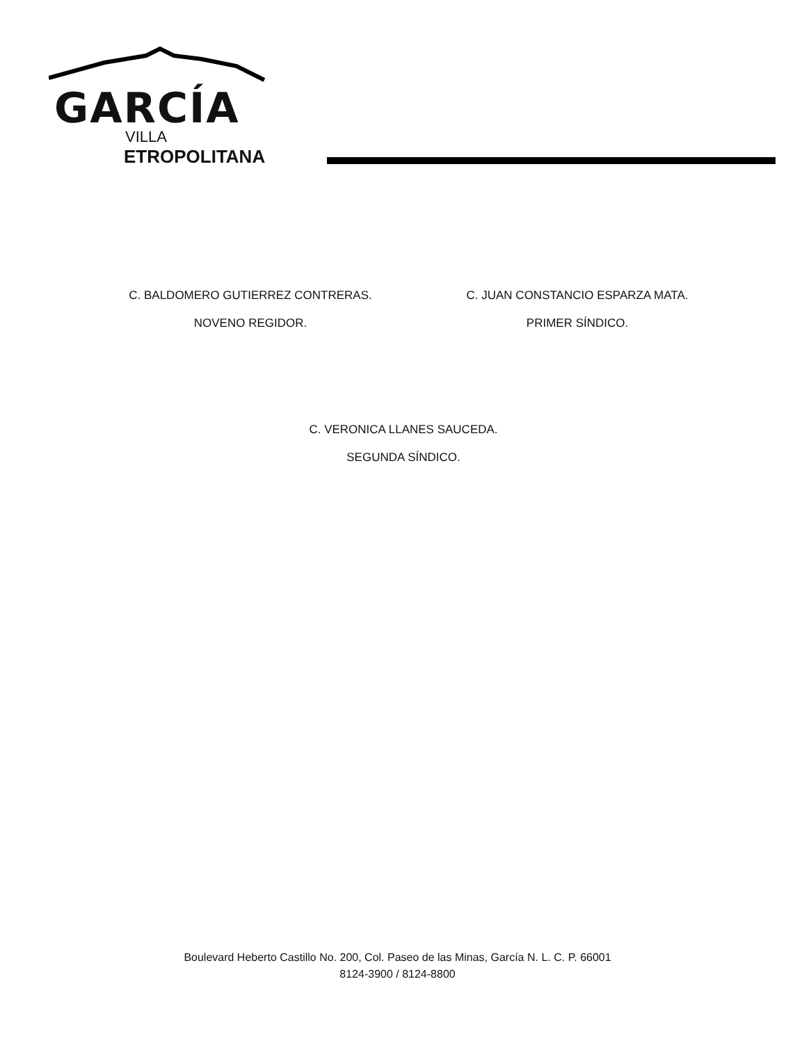GARCÍA
VILLA
ETROPOLITANA
C. BALDOMERO GUTIERREZ CONTRERAS.
NOVENO REGIDOR.
C. JUAN CONSTANCIO ESPARZA MATA.
PRIMER SÍNDICO.
C. VERONICA LLANES SAUCEDA.
SEGUNDA SÍNDICO.
Boulevard Heberto Castillo No. 200, Col. Paseo de las Minas, García N. L. C. P. 66001
8124-3900 / 8124-8800